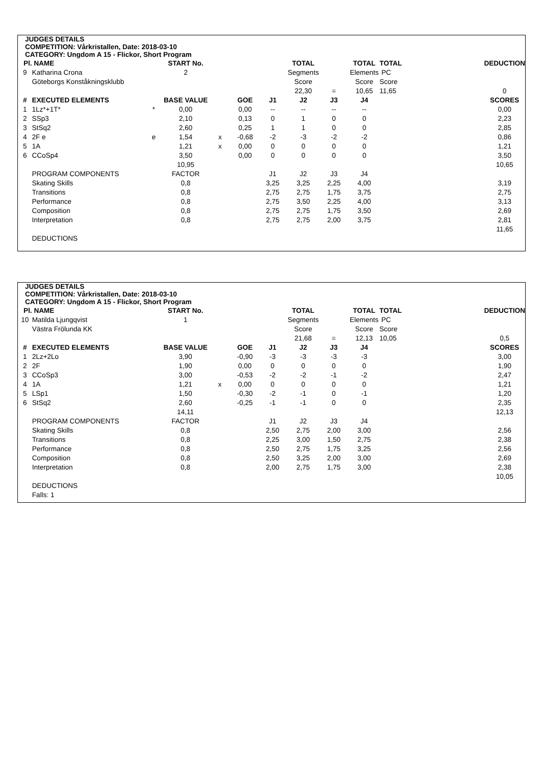JUDGES DETAILS
COMPETITION: Vårkristallen, Date: 2018-03-10
CATEGORY: Ungdom A 15 - Flickor, Short Program
| Pl. | NAME | | START No. | | | | TOTAL | | TOTAL | TOTAL | | DEDUCTION |
| --- | --- | --- | --- | --- | --- | --- | --- | --- | --- | --- | --- | --- |
| 9 | Katharina Crona | | 2 | | | | Segments | | Elements | PC | | |
| | Göteborgs Konståkningsklubb | | | | | | Score | | Score | Score | | |
| | | | | | | | 22,30 | = | 10,65 | 11,65 | | 0 |
| # | EXECUTED ELEMENTS | | BASE VALUE | | GOE | J1 | J2 | J3 | J4 | | | SCORES |
| 1 | 1Lz*+1T* | * | 0,00 | | 0,00 | -- | -- | -- | -- | | | 0,00 |
| 2 | SSp3 | | 2,10 | | 0,13 | 0 | 1 | 0 | 0 | | | 2,23 |
| 3 | StSq2 | | 2,60 | | 0,25 | 1 | 1 | 0 | 0 | | | 2,85 |
| 4 | 2F e | e | 1,54 | x | -0,68 | -2 | -3 | -2 | -2 | | | 0,86 |
| 5 | 1A | | 1,21 | x | 0,00 | 0 | 0 | 0 | 0 | | | 1,21 |
| 6 | CCoSp4 | | 3,50 | | 0,00 | 0 | 0 | 0 | 0 | | | 3,50 |
| | | | 10,95 | | | | | | | | | 10,65 |
| | PROGRAM COMPONENTS | | FACTOR | | | J1 | J2 | J3 | J4 | | | |
| | Skating Skills | | 0,8 | | | 3,25 | 3,25 | 2,25 | 4,00 | | | 3,19 |
| | Transitions | | 0,8 | | | 2,75 | 2,75 | 1,75 | 3,75 | | | 2,75 |
| | Performance | | 0,8 | | | 2,75 | 3,50 | 2,25 | 4,00 | | | 3,13 |
| | Composition | | 0,8 | | | 2,75 | 2,75 | 1,75 | 3,50 | | | 2,69 |
| | Interpretation | | 0,8 | | | 2,75 | 2,75 | 2,00 | 3,75 | | | 2,81 |
| | | | | | | | | | | | | 11,65 |
| | DEDUCTIONS | | | | | | | | | | | |
JUDGES DETAILS
COMPETITION: Vårkristallen, Date: 2018-03-10
CATEGORY: Ungdom A 15 - Flickor, Short Program
| Pl. | NAME | | START No. | | | | TOTAL | | TOTAL | TOTAL | | DEDUCTION |
| --- | --- | --- | --- | --- | --- | --- | --- | --- | --- | --- | --- | --- |
| 10 | Matilda Ljungqvist | | 1 | | | | Segments | | Elements | PC | | |
| | Västra Frölunda KK | | | | | | Score | | Score | Score | | |
| | | | | | | | 21,68 | = | 12,13 | 10,05 | | 0,5 |
| # | EXECUTED ELEMENTS | | BASE VALUE | | GOE | J1 | J2 | J3 | J4 | | | SCORES |
| 1 | 2Lz+2Lo | | 3,90 | | -0,90 | -3 | -3 | -3 | -3 | | | 3,00 |
| 2 | 2F | | 1,90 | | 0,00 | 0 | 0 | 0 | 0 | | | 1,90 |
| 3 | CCoSp3 | | 3,00 | | -0,53 | -2 | -2 | -1 | -2 | | | 2,47 |
| 4 | 1A | | 1,21 | x | 0,00 | 0 | 0 | 0 | 0 | | | 1,21 |
| 5 | LSp1 | | 1,50 | | -0,30 | -2 | -1 | 0 | -1 | | | 1,20 |
| 6 | StSq2 | | 2,60 | | -0,25 | -1 | -1 | 0 | 0 | | | 2,35 |
| | | | 14,11 | | | | | | | | | 12,13 |
| | PROGRAM COMPONENTS | | FACTOR | | | J1 | J2 | J3 | J4 | | | |
| | Skating Skills | | 0,8 | | | 2,50 | 2,75 | 2,00 | 3,00 | | | 2,56 |
| | Transitions | | 0,8 | | | 2,25 | 3,00 | 1,50 | 2,75 | | | 2,38 |
| | Performance | | 0,8 | | | 2,50 | 2,75 | 1,75 | 3,25 | | | 2,56 |
| | Composition | | 0,8 | | | 2,50 | 3,25 | 2,00 | 3,00 | | | 2,69 |
| | Interpretation | | 0,8 | | | 2,00 | 2,75 | 1,75 | 3,00 | | | 2,38 |
| | | | | | | | | | | | | 10,05 |
| | DEDUCTIONS | | | | | | | | | | | |
| | Falls: 1 | | | | | | | | | | | |